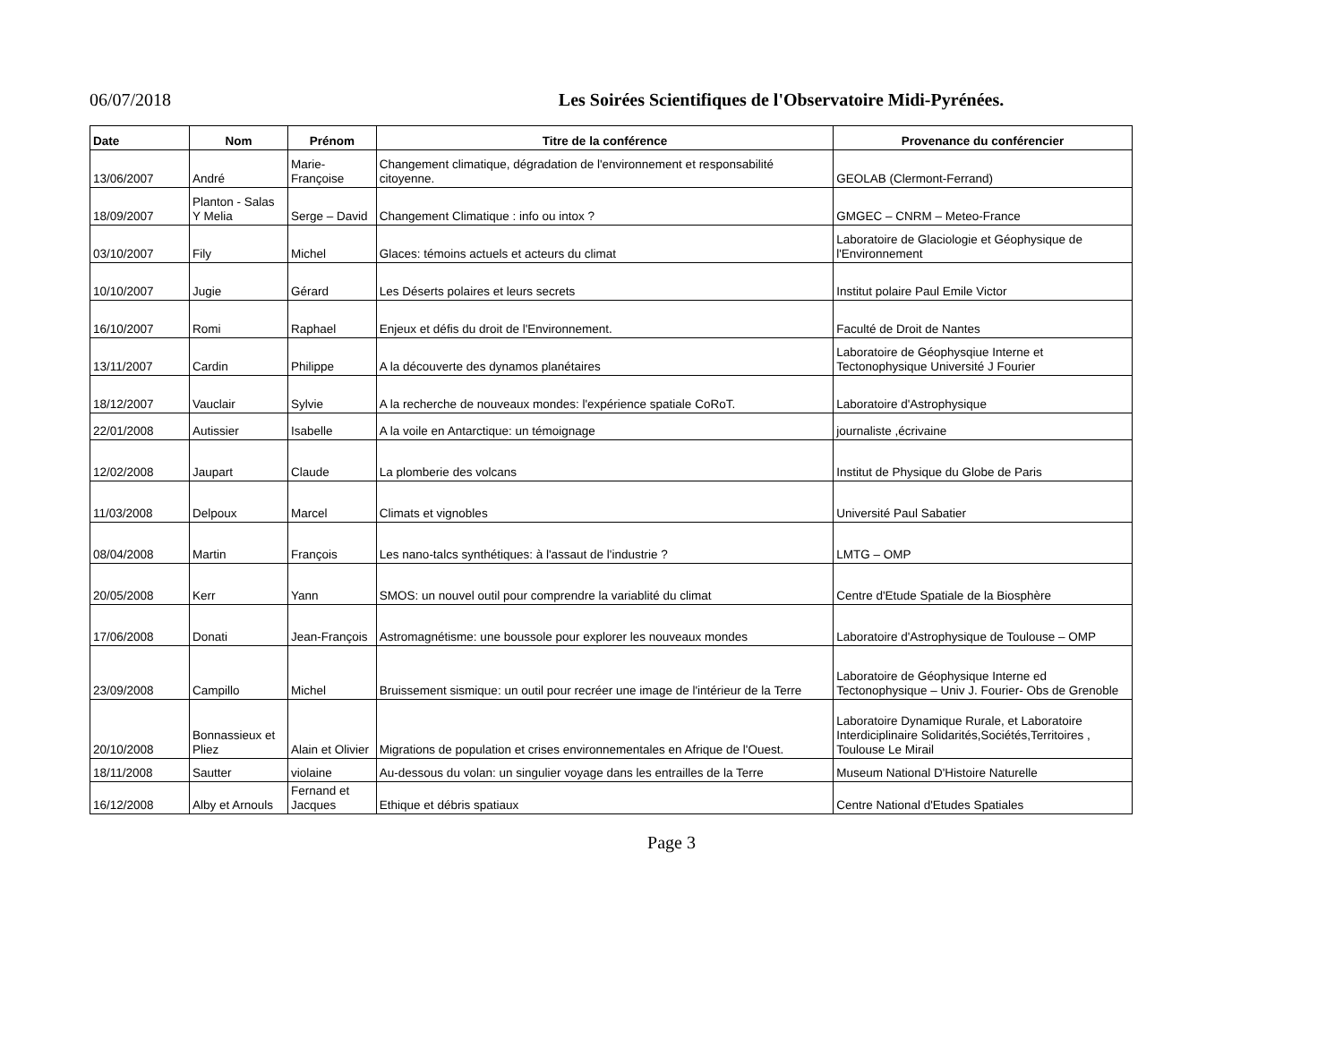06/07/2018 Les Soirées Scientifiques de l'Observatoire Midi-Pyrénées.
| Date | Nom | Prénom | Titre de la conférence | Provenance du conférencier |
| --- | --- | --- | --- | --- |
| 13/06/2007 | André | Marie-Françoise | Changement climatique, dégradation de l'environnement et responsabilité citoyenne. | GEOLAB (Clermont-Ferrand) |
| 18/09/2007 | Planton - Salas Y Melia | Serge – David | Changement Climatique : info ou intox ? | GMGEC – CNRM – Meteo-France |
| 03/10/2007 | Fily | Michel | Glaces: témoins actuels et acteurs du climat | Laboratoire de Glaciologie et Géophysique de l'Environnement |
| 10/10/2007 | Jugie | Gérard | Les Déserts polaires et leurs secrets | Institut polaire Paul Emile Victor |
| 16/10/2007 | Romi | Raphael | Enjeux et défis du droit de l'Environnement. | Faculté de Droit de Nantes |
| 13/11/2007 | Cardin | Philippe | A la découverte des dynamos planétaires | Laboratoire de Géophysqiue Interne et Tectonophysique Université J Fourier |
| 18/12/2007 | Vauclair | Sylvie | A la recherche de nouveaux mondes: l'expérience spatiale CoRoT. | Laboratoire d'Astrophysique |
| 22/01/2008 | Autissier | Isabelle | A la voile en Antarctique: un témoignage | journaliste ,écrivaine |
| 12/02/2008 | Jaupart | Claude | La plomberie des volcans | Institut de Physique du Globe de Paris |
| 11/03/2008 | Delpoux | Marcel | Climats et vignobles | Université Paul Sabatier |
| 08/04/2008 | Martin | François | Les nano-talcs synthétiques: à l'assaut de l'industrie ? | LMTG – OMP |
| 20/05/2008 | Kerr | Yann | SMOS: un nouvel outil pour comprendre la variablité du climat | Centre d'Etude Spatiale de la Biosphère |
| 17/06/2008 | Donati | Jean-François | Astromagnétisme: une boussole pour explorer les nouveaux mondes | Laboratoire d'Astrophysique de Toulouse – OMP |
| 23/09/2008 | Campillo | Michel | Bruissement sismique: un outil pour recréer une image de l'intérieur de la Terre | Laboratoire de Géophysique Interne ed Tectonophysique – Univ J. Fourier- Obs de Grenoble |
| 20/10/2008 | Bonnassieux et Pliez | Alain et Olivier | Migrations de population et crises environnementales en Afrique de l'Ouest. | Laboratoire Dynamique Rurale, et Laboratoire Interdiciplinaire Solidarités,Sociétés,Territoires , Toulouse Le Mirail |
| 18/11/2008 | Sautter | violaine | Au-dessous du volan: un singulier voyage dans les entrailles de la Terre | Museum National D'Histoire Naturelle |
| 16/12/2008 | Alby et Arnouls | Fernand et Jacques | Ethique et débris spatiaux | Centre National d'Etudes Spatiales |
Page 3